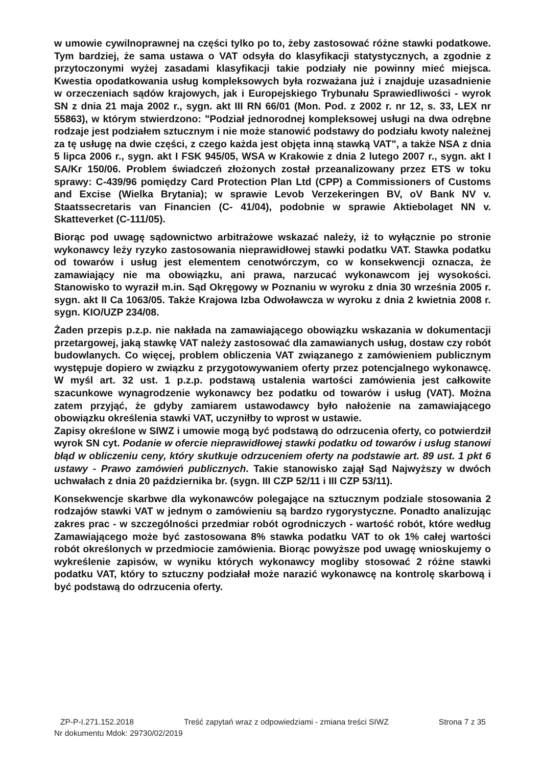w umowie cywilnoprawnej na części tylko po to, żeby zastosować różne stawki podatkowe. Tym bardziej, że sama ustawa o VAT odsyła do klasyfikacji statystycznych, a zgodnie z przytoczonymi wyżej zasadami klasyfikacji takie podziały nie powinny mieć miejsca. Kwestia opodatkowania usług kompleksowych była rozważana już i znajduje uzasadnienie w orzeczeniach sądów krajowych, jak i Europejskiego Trybunału Sprawiedliwości - wyrok SN z dnia 21 maja 2002 r., sygn. akt III RN 66/01 (Mon. Pod. z 2002 r. nr 12, s. 33, LEX nr 55863), w którym stwierdzono: "Podział jednorodnej kompleksowej usługi na dwa odrębne rodzaje jest podziałem sztucznym i nie może stanowić podstawy do podziału kwoty należnej za tę usługę na dwie części, z czego każda jest objęta inną stawką VAT", a także NSA z dnia 5 lipca 2006 r., sygn. akt I FSK 945/05, WSA w Krakowie z dnia 2 lutego 2007 r., sygn. akt I SA/Kr 150/06. Problem świadczeń złożonych został przeanalizowany przez ETS w toku sprawy: C-439/96 pomiędzy Card Protection Plan Ltd (CPP) a Commissioners of Customs and Excise (Wielka Brytania); w sprawie Levob Verzekeringen BV, oV Bank NV v. Staatssecretaris van Financien (C- 41/04), podobnie w sprawie Aktiebolaget NN v. Skatteverket (C-111/05).
Biorąc pod uwagę sądownictwo arbitrażowe wskazać należy, iż to wyłącznie po stronie wykonawcy leży ryzyko zastosowania nieprawidłowej stawki podatku VAT. Stawka podatku od towarów i usług jest elementem cenotwórczym, co w konsekwencji oznacza, że zamawiający nie ma obowiązku, ani prawa, narzucać wykonawcom jej wysokości. Stanowisko to wyraził m.in. Sąd Okręgowy w Poznaniu w wyroku z dnia 30 września 2005 r. sygn. akt II Ca 1063/05. Także Krajowa Izba Odwoławcza w wyroku z dnia 2 kwietnia 2008 r. sygn. KIO/UZP 234/08.
Żaden przepis p.z.p. nie nakłada na zamawiającego obowiązku wskazania w dokumentacji przetargowej, jaką stawkę VAT należy zastosować dla zamawianych usług, dostaw czy robót budowlanych. Co więcej, problem obliczenia VAT związanego z zamówieniem publicznym występuje dopiero w związku z przygotowywaniem oferty przez potencjalnego wykonawcę. W myśl art. 32 ust. 1 p.z.p. podstawą ustalenia wartości zamówienia jest całkowite szacunkowe wynagrodzenie wykonawcy bez podatku od towarów i usług (VAT). Można zatem przyjąć, że gdyby zamiarem ustawodawcy było nałożenie na zamawiającego obowiązku określenia stawki VAT, uczyniłby to wprost w ustawie.
Zapisy określone w SIWZ i umowie mogą być podstawą do odrzucenia oferty, co potwierdził wyrok SN cyt. Podanie w ofercie nieprawidłowej stawki podatku od towarów i usług stanowi błąd w obliczeniu ceny, który skutkuje odrzuceniem oferty na podstawie art. 89 ust. 1 pkt 6 ustawy - Prawo zamówień publicznych. Takie stanowisko zajął Sąd Najwyższy w dwóch uchwałach z dnia 20 października br. (sygn. III CZP 52/11 i III CZP 53/11).
Konsekwencje skarbwe dla wykonawców polegające na sztucznym podziale stosowania 2 rodzajów stawki VAT w jednym o zamówieniu są bardzo rygorystyczne. Ponadto analizując zakres prac - w szczególności przedmiar robót ogrodniczych - wartość robót, które według Zamawiającego może być zastosowana 8% stawka podatku VAT to ok 1% całej wartości robót określonych w przedmiocie zamówienia. Biorąc powyższe pod uwagę wnioskujemy o wykreślenie zapisów, w wyniku których wykonawcy mogliby stosować 2 różne stawki podatku VAT, który to sztuczny podziałał może narazić wykonawcę na kontrolę skarbową i być podstawą do odrzucenia oferty.
ZP-P-I.271.152.2018 Treść zapytań wraz z odpowiedziami - zmiana treści SIWZ Strona 7 z 35
Nr dokumentu Mdok: 29730/02/2019